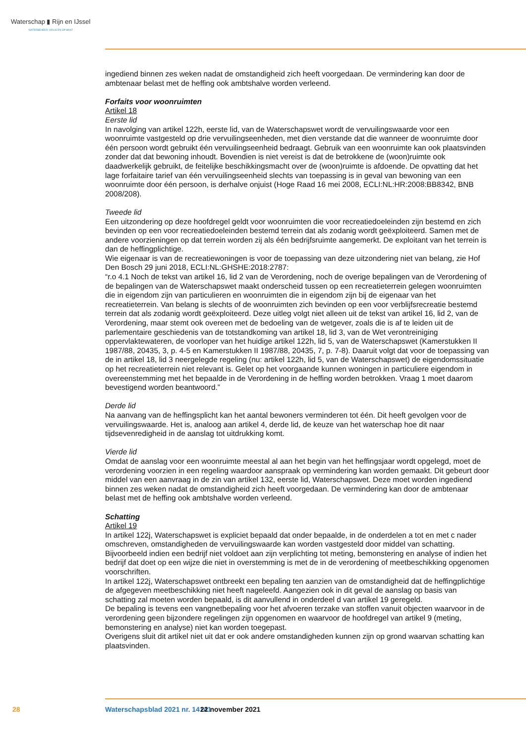Waterschap ▮ Rijn en IJssel
WATERBEHEER: VEILIG EN OP MAAT
ingediend binnen zes weken nadat de omstandigheid zich heeft voorgedaan. De vermindering kan door de ambtenaar belast met de heffing ook ambtshalve worden verleend.
Forfaits voor woonruimten
Artikel 18
Eerste lid
In navolging van artikel 122h, eerste lid, van de Waterschapswet wordt de vervuilingswaarde voor een woonruimte vastgesteld op drie vervuilingseenheden, met dien verstande dat die wanneer de woon­ruimte door één persoon wordt gebruikt één vervuilingseenheid bedraagt. Gebruik van een woonruimte kan ook plaatsvinden zonder dat dat bewoning inhoudt. Bovendien is niet vereist is dat de betrokkene de (woon)ruimte ook daadwerkelijk gebruikt, de feitelijke beschikkingsmacht over de (woon)ruimte is afdoende. De opvatting dat het lage forfaitaire tarief van één vervuilingseenheid slechts van toepassing is in geval van bewoning van een woonruimte door één persoon, is derhalve onjuist (Hoge Raad 16 mei 2008, ECLI:NL:HR:2008:BB8342, BNB 2008/208).
Tweede lid
Een uitzondering op deze hoofdregel geldt voor woonruimten die voor recreatiedoeleinden zijn bestemd en zich bevinden op een voor recreatiedoeleinden bestemd terrein dat als zodanig wordt geëxploiteerd. Samen met de andere voorzieningen op dat terrein worden zij als één bedrijfsruimte aangemerkt. De exploitant van het terrein is dan de heffingplichtige.
Wie eigenaar is van de recreatiewoningen is voor de toepassing van deze uitzondering niet van belang, zie Hof Den Bosch 29 juni 2018, ECLI:NL:GHSHE:2018:2787:
“r.o 4.1 Noch de tekst van artikel 16, lid 2 van de Verordening, noch de overige bepalingen van de Verordening of de bepalingen van de Waterschapswet maakt onderscheid tussen op een recreatieterrein gelegen woonruimten die in eigendom zijn van particulieren en woonruimten die in eigendom zijn bij de eigenaar van het recreatieterrein. Van belang is slechts of de woonruimten zich bevinden op een voor verblijfsrecreatie bestemd terrein dat als zodanig wordt geëxploiteerd. Deze uitleg volgt niet alleen uit de tekst van artikel 16, lid 2, van de Verordening, maar stemt ook overeen met de bedoeling van de wetgever, zoals die is af te leiden uit de parlementaire geschiedenis van de totstandkoming van artikel 18, lid 3, van de Wet verontreiniging oppervlaktewateren, de voorloper van het huidige artikel 122h, lid 5, van de Waterschapswet (Kamerstukken II 1987/88, 20435, 3, p. 4-5 en Kamerstukken II 1987/88, 20435, 7, p. 7-8). Daaruit volgt dat voor de toepassing van de in artikel 18, lid 3 neergelegde regeling (nu: artikel 122h, lid 5, van de Waterschapswet) de eigendomssituatie op het recreatieterrein niet relevant is. Gelet op het voorgaande kunnen woningen in particuliere eigendom in overeenstemming met het bepaalde in de Verordening in de heffing worden betrokken. Vraag 1 moet daarom bevestigend worden beantwoord.”
Derde lid
Na aanvang van de heffingsplicht kan het aantal bewoners verminderen tot één. Dit heeft gevolgen voor de vervuilingswaarde. Het is, analoog aan artikel 4, derde lid, de keuze van het waterschap hoe dit naar tijdsevenredigheid in de aanslag tot uitdrukking komt.
Vierde lid
Omdat de aanslag voor een woonruimte meestal al aan het begin van het heffingsjaar wordt opgelegd, moet de verordening voorzien in een regeling waardoor aanspraak op vermindering kan worden gemaakt. Dit gebeurt door middel van een aanvraag in de zin van artikel 132, eerste lid, Waterschapswet. Deze moet worden ingediend binnen zes weken nadat de omstandigheid zich heeft voorgedaan. De vermin­dering kan door de ambtenaar belast met de heffing ook ambtshalve worden verleend.
Schatting
Artikel 19
In artikel 122j, Waterschapswet is expliciet bepaald dat onder bepaalde, in de onderdelen a tot en met c nader omschreven, omstandigheden de vervuilingswaarde kan worden vastgesteld door middel van schatting. Bijvoorbeeld indien een bedrijf niet voldoet aan zijn verplichting tot meting, bemonstering en analyse of indien het bedrijf dat doet op een wijze die niet in overstemming is met de in de verorde­ning of meetbeschikking opgenomen voorschriften.
In artikel 122j, Waterschapswet ontbreekt een bepaling ten aanzien van de omstandigheid dat de hef­fingplichtige de afgegeven meetbeschikking niet heeft nageleefd. Aangezien ook in dit geval de aanslag op basis van schatting zal moeten worden bepaald, is dit aanvullend in onderdeel d van artikel 19 ge­regeld.
De bepaling is tevens een vangnetbepaling voor het afvoeren terzake van stoffen vanuit objecten waarvoor in de verordening geen bijzondere regelingen zijn opgenomen en waarvoor de hoofdregel van artikel 9 (meting, bemonstering en analyse) niet kan worden toegepast.
Overigens sluit dit artikel niet uit dat er ook andere omstandigheden kunnen zijn op grond waarvan schatting kan plaatsvinden.
28 Waterschapsblad 2021 nr. 14141 22 november 2021